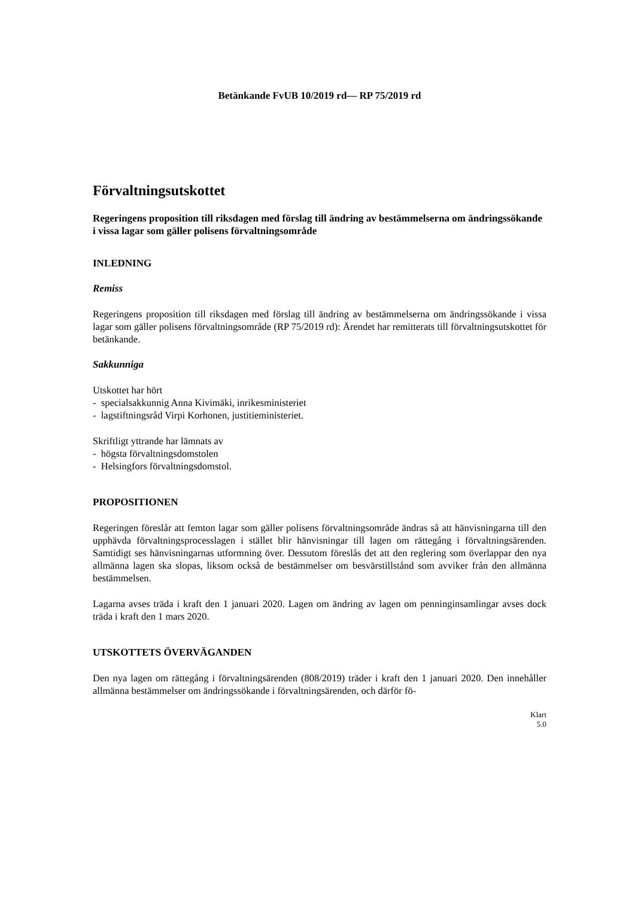Betänkande FvUB 10/2019 rd— RP 75/2019 rd
Förvaltningsutskottet
Regeringens proposition till riksdagen med förslag till ändring av bestämmelserna om ändringssökande i vissa lagar som gäller polisens förvaltningsområde
INLEDNING
Remiss
Regeringens proposition till riksdagen med förslag till ändring av bestämmelserna om ändringssökande i vissa lagar som gäller polisens förvaltningsområde (RP 75/2019 rd): Ärendet har remitterats till förvaltningsutskottet för betänkande.
Sakkunniga
Utskottet har hört
- specialsakkunnig Anna Kivimäki, inrikesministeriet
- lagstiftningsråd Virpi Korhonen, justitieministeriet.
Skriftligt yttrande har lämnats av
- högsta förvaltningsdomstolen
- Helsingfors förvaltningsdomstol.
PROPOSITIONEN
Regeringen föreslår att femton lagar som gäller polisens förvaltningsområde ändras så att hänvisningarna till den upphävda förvaltningsprocesslagen i stället blir hänvisningar till lagen om rättegång i förvaltningsärenden. Samtidigt ses hänvisningarnas utformning över. Dessutom föreslås det att den reglering som överlappar den nya allmänna lagen ska slopas, liksom också de bestämmelser om besvärstillstånd som avviker från den allmänna bestämmelsen.
Lagarna avses träda i kraft den 1 januari 2020. Lagen om ändring av lagen om penninginsamlingar avses dock träda i kraft den 1 mars 2020.
UTSKOTTETS ÖVERVÄGANDEN
Den nya lagen om rättegång i förvaltningsärenden (808/2019) träder i kraft den 1 januari 2020. Den innehåller allmänna bestämmelser om ändringssökande i förvaltningsärenden, och därför fö-
Klart
5.0